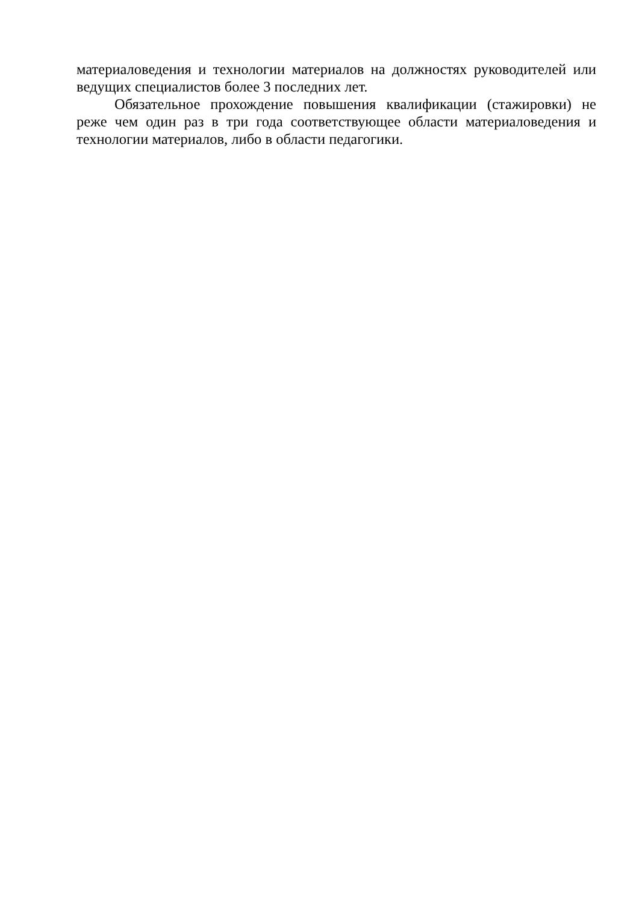материаловедения и технологии материалов на должностях руководителей или ведущих специалистов более 3 последних лет.
Обязательное прохождение повышения квалификации (стажировки) не реже чем один раз в три года соответствующее области материаловедения и технологии материалов, либо в области педагогики.